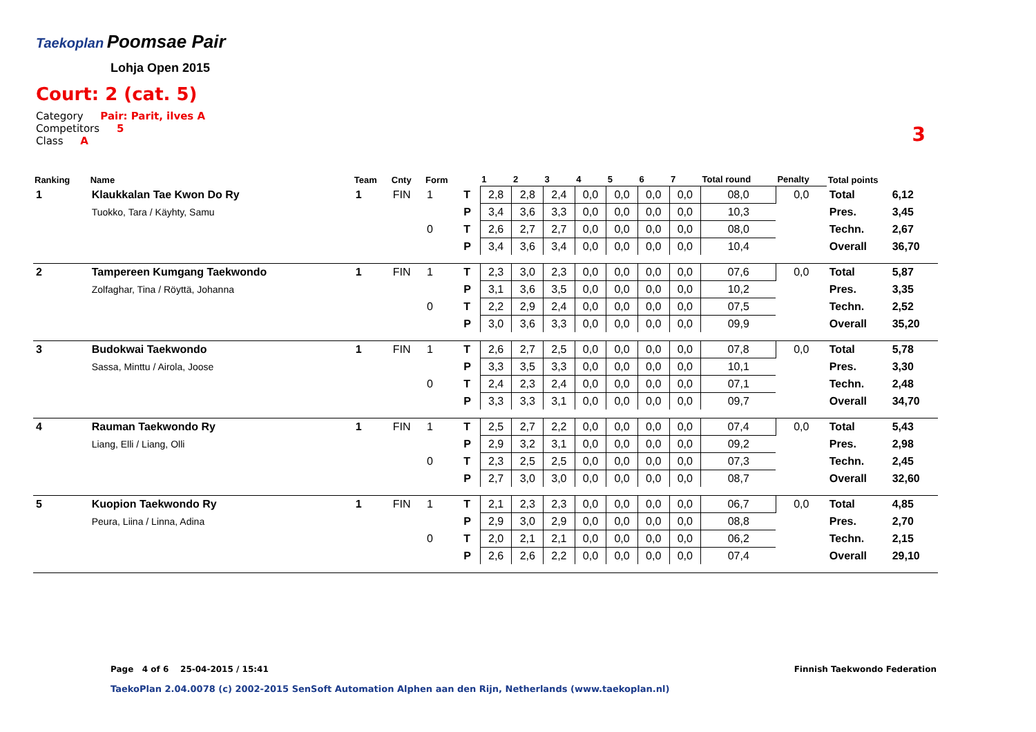Taekoplan
Poomsae Pair
Lohja Open 2015
Court: 2 (cat. 5)
Category Pair: Parit, ilves A
Competitors 5
Class A
3
| Ranking | Name | Team | Cnty | Form | | 1 | 2 | 3 | 4 | 5 | 6 | 7 | Total round | Penalty | Total points | |
| --- | --- | --- | --- | --- | --- | --- | --- | --- | --- | --- | --- | --- | --- | --- | --- | --- |
| 1 | Klaukkalan Tae Kwon Do Ry | 1 | FIN | 1 | T | 2,8 | 2,8 | 2,4 | 0,0 | 0,0 | 0,0 | 0,0 | 08,0 | 0,0 | Total | 6,12 |
| | Tuokko, Tara / Käyhty, Samu | | | | P | 3,4 | 3,6 | 3,3 | 0,0 | 0,0 | 0,0 | 0,0 | 10,3 | | Pres. | 3,45 |
| | | | | 0 | T | 2,6 | 2,7 | 2,7 | 0,0 | 0,0 | 0,0 | 0,0 | 08,0 | | Techn. | 2,67 |
| | | | | | P | 3,4 | 3,6 | 3,4 | 0,0 | 0,0 | 0,0 | 0,0 | 10,4 | | Overall | 36,70 |
| 2 | Tampereen Kumgang Taekwondo | 1 | FIN | 1 | T | 2,3 | 3,0 | 2,3 | 0,0 | 0,0 | 0,0 | 0,0 | 07,6 | 0,0 | Total | 5,87 |
| | Zolfaghar, Tina / Röyttä, Johanna | | | | P | 3,1 | 3,6 | 3,5 | 0,0 | 0,0 | 0,0 | 0,0 | 10,2 | | Pres. | 3,35 |
| | | | | 0 | T | 2,2 | 2,9 | 2,4 | 0,0 | 0,0 | 0,0 | 0,0 | 07,5 | | Techn. | 2,52 |
| | | | | | P | 3,0 | 3,6 | 3,3 | 0,0 | 0,0 | 0,0 | 0,0 | 09,9 | | Overall | 35,20 |
| 3 | Budokwai Taekwondo | 1 | FIN | 1 | T | 2,6 | 2,7 | 2,5 | 0,0 | 0,0 | 0,0 | 0,0 | 07,8 | 0,0 | Total | 5,78 |
| | Sassa, Minttu / Airola, Joose | | | | P | 3,3 | 3,5 | 3,3 | 0,0 | 0,0 | 0,0 | 0,0 | 10,1 | | Pres. | 3,30 |
| | | | | 0 | T | 2,4 | 2,3 | 2,4 | 0,0 | 0,0 | 0,0 | 0,0 | 07,1 | | Techn. | 2,48 |
| | | | | | P | 3,3 | 3,3 | 3,1 | 0,0 | 0,0 | 0,0 | 0,0 | 09,7 | | Overall | 34,70 |
| 4 | Rauman Taekwondo Ry | 1 | FIN | 1 | T | 2,5 | 2,7 | 2,2 | 0,0 | 0,0 | 0,0 | 0,0 | 07,4 | 0,0 | Total | 5,43 |
| | Liang, Elli / Liang, Olli | | | | P | 2,9 | 3,2 | 3,1 | 0,0 | 0,0 | 0,0 | 0,0 | 09,2 | | Pres. | 2,98 |
| | | | | 0 | T | 2,3 | 2,5 | 2,5 | 0,0 | 0,0 | 0,0 | 0,0 | 07,3 | | Techn. | 2,45 |
| | | | | | P | 2,7 | 3,0 | 3,0 | 0,0 | 0,0 | 0,0 | 0,0 | 08,7 | | Overall | 32,60 |
| 5 | Kuopion Taekwondo Ry | 1 | FIN | 1 | T | 2,1 | 2,3 | 2,3 | 0,0 | 0,0 | 0,0 | 0,0 | 06,7 | 0,0 | Total | 4,85 |
| | Peura, Liina / Linna, Adina | | | | P | 2,9 | 3,0 | 2,9 | 0,0 | 0,0 | 0,0 | 0,0 | 08,8 | | Pres. | 2,70 |
| | | | | 0 | T | 2,0 | 2,1 | 2,1 | 0,0 | 0,0 | 0,0 | 0,0 | 06,2 | | Techn. | 2,15 |
| | | | | | P | 2,6 | 2,6 | 2,2 | 0,0 | 0,0 | 0,0 | 0,0 | 07,4 | | Overall | 29,10 |
Page 4 of 6 25-04-2015 / 15:41
Finnish Taekwondo Federation
TaekoPlan 2.04.0078 (c) 2002-2015 SenSoft Automation Alphen aan den Rijn, Netherlands (www.taekoplan.nl)